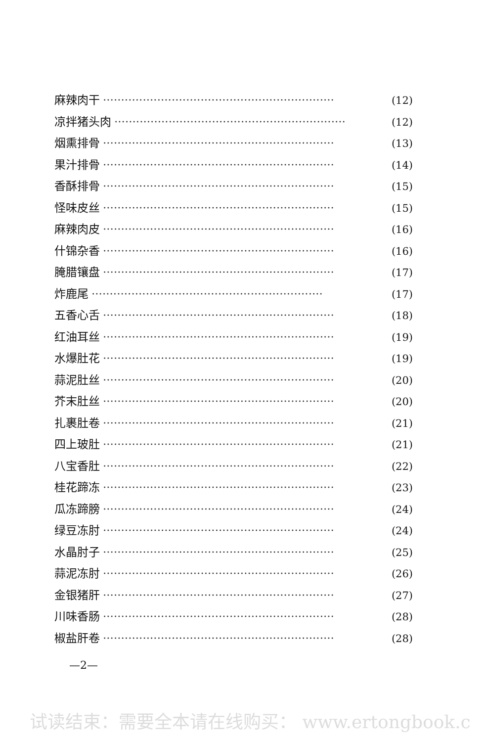麻辣肉干 ································································ (12)
凉拌猪头肉 ································································ (12)
烟熏排骨 ································································ (13)
果汁排骨 ································································ (14)
香酥排骨 ································································ (15)
怪味皮丝 ································································ (15)
麻辣肉皮 ································································ (16)
什锦杂香 ································································ (16)
腌腊镶盘 ································································ (17)
炸鹿尾 ································································ (17)
五香心舌 ································································ (18)
红油耳丝 ································································ (19)
水爆肚花 ································································ (19)
蒜泥肚丝 ································································ (20)
芥末肚丝 ································································ (20)
扎裹肚卷 ································································ (21)
四上玻肚 ································································ (21)
八宝香肚 ································································ (22)
桂花蹄冻 ································································ (23)
瓜冻蹄膀 ································································ (24)
绿豆冻肘 ································································ (24)
水晶肘子 ································································ (25)
蒜泥冻肘 ································································ (26)
金银猪肝 ································································ (27)
川味香肠 ································································ (28)
椒盐肝卷 ································································ (28)
—2—
试读结束：需要全本请在线购买： www.ertongbook.c